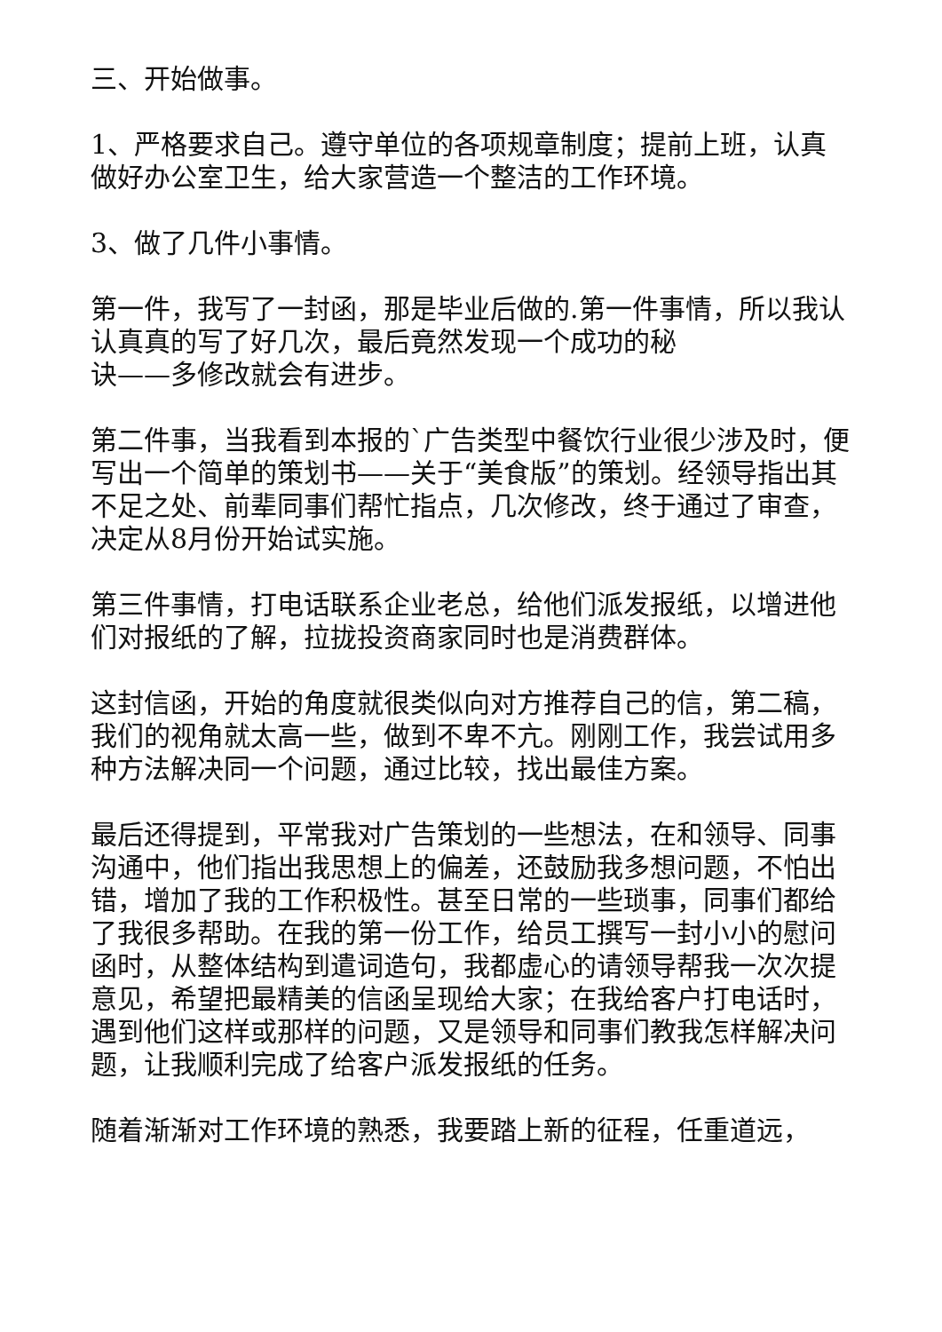三、开始做事。
1、严格要求自己。遵守单位的各项规章制度；提前上班，认真做好办公室卫生，给大家营造一个整洁的工作环境。
3、做了几件小事情。
第一件，我写了一封函，那是毕业后做的.第一件事情，所以我认认真真的写了好几次，最后竟然发现一个成功的秘
诀——多修改就会有进步。
第二件事，当我看到本报的`广告类型中餐饮行业很少涉及时，便写出一个简单的策划书——关于“美食版”的策划。经领导指出其不足之处、前辈同事们帮忙指点，几次修改，终于通过了审查，决定从8月份开始试实施。
第三件事情，打电话联系企业老总，给他们派发报纸，以增进他们对报纸的了解，拉拢投资商家同时也是消费群体。
这封信函，开始的角度就很类似向对方推荐自己的信，第二稿，我们的视角就太高一些，做到不卑不亢。刚刚工作，我尝试用多种方法解决同一个问题，通过比较，找出最佳方案。
最后还得提到，平常我对广告策划的一些想法，在和领导、同事沟通中，他们指出我思想上的偏差，还鼓励我多想问题，不怕出错，增加了我的工作积极性。甚至日常的一些琐事，同事们都给了我很多帮助。在我的第一份工作，给员工撰写一封小小的慰问函时，从整体结构到遣词造句，我都虚心的请领导帮我一次次提意见，希望把最精美的信函呈现给大家；在我给客户打电话时，遇到他们这样或那样的问题，又是领导和同事们教我怎样解决问题，让我顺利完成了给客户派发报纸的任务。
随着渐渐对工作环境的熟悉，我要踏上新的征程，任重道远，